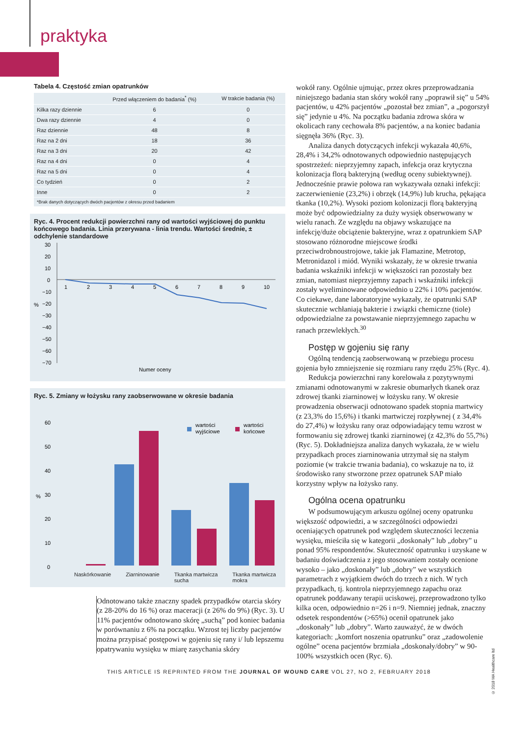praktyka
Tabela 4. Częstość zmian opatrunków
| | Przed włączeniem do badania<sup>*</sup> (%) | W trakcie badania (%) |
| --- | --- | --- |
| Kilka razy dziennie | 6 | 0 |
| Dwa razy dziennie | 4 | 0 |
| Raz dziennie | 48 | 8 |
| Raz na 2 dni | 18 | 36 |
| Raz na 3 dni | 20 | 42 |
| Raz na 4 dni | 0 | 4 |
| Raz na 5 dni | 0 | 4 |
| Co tydzień | 0 | 2 |
| Inne | 0 | 2 |
| *Brak danych dotyczących dwóch pacjentów z okresu przed badaniem | | |
Ryc. 4. Procent redukcji powierzchni rany od wartości wyjściowej do punktu końcowego badania. Linia przerywana - linia trendu. Wartości średnie, ± odchylenie standardowe
30
20
10
0
−10
−20
−30
−40
−50
−60
−70
%
1
2
3
4
5
6
7
8
9
10
Numer oceny
Ryc. 5. Zmiany w łożysku rany zaobserwowane w okresie badania
60
50
40
30
20
10
0
%
wartości
wyjściowe
wartości
końcowe
Naskórkowanie Ziarninowanie Tkanka martwicza
sucha Tkanka martwicza
mokra
Odnotowano także znaczny spadek przypadków otarcia skóry (z 28-20% do 16 %) oraz maceracji (z 26% do 9%) (Ryc. 3). U 11% pacjentów odnotowano skórę „suchą” pod koniec badania w porównaniu z 6% na początku. Wzrost tej liczby pacjentów można przypisać postępowi w gojeniu się rany i/ lub lepszemu opatrywaniu wysięku w miarę zasychania skóry
wokół rany. Ogólnie ujmując, przez okres przeprowadzania niniejszego badania stan skóry wokół rany „poprawił się” u 54% pacjentów, u 42% pacjentów „pozostał bez zmian”, a „pogorszył się” jedynie u 4%. Na początku badania zdrowa skóra w okolicach rany cechowała 8% pacjentów, a na koniec badania sięgnęła 36% (Ryc. 3).
Analiza danych dotyczących infekcji wykazała 40,6%, 28,4% i 34,2% odnotowanych odpowiednio następujących spostrzeżeń: nieprzyjemny zapach, infekcja oraz krytyczna kolonizacja florą bakteryjną (według oceny subiektywnej). Jednocześnie prawie połowa ran wykazywała oznaki infekcji: zaczerwienienie (23,2%) i obrzęk (14,9%) lub krucha, pękająca tkanka (10,2%). Wysoki poziom kolonizacji florą bakteryjną może być odpowiedzialny za duży wysięk obserwowany w wielu ranach. Ze względu na objawy wskazujące na infekcję/duże obciążenie bakteryjne, wraz z opatrunkiem SAP stosowano różnorodne miejscowe środki przeciwdrobnoustrojowe, takie jak Flamazine, Metrotop, Metronidazol i miód. Wyniki wskazały, że w okresie trwania badania wskaźniki infekcji w większości ran pozostały bez zmian, natomiast nieprzyjemny zapach i wskaźniki infekcji zostały wyeliminowane odpowiednio u 22% i 10% pacjentów. Co ciekawe, dane laboratoryjne wykazały, że opatrunki SAP skutecznie wchłaniają bakterie i związki chemiczne (tiole) odpowiedzialne za powstawanie nieprzyjemnego zapachu w ranach przewlekłych.<sup>30</sup>
Postęp w gojeniu się rany
Ogólną tendencją zaobserwowaną w przebiegu procesu gojenia było zmniejszenie się rozmiaru rany rzędu 25% (Ryc. 4).
Redukcja powierzchni rany korelowała z pozytywnymi zmianami odnotowanymi w zakresie obumarłych tkanek oraz zdrowej tkanki ziarninowej w łożysku rany. W okresie prowadzenia obserwacji odnotowano spadek stopnia martwicy (z 23,3% do 15,6%) i tkanki martwiczej rozpływnej ( z 34,4% do 27,4%) w łożysku rany oraz odpowiadający temu wzrost w formowaniu się zdrowej tkanki ziarninowej (z 42,3% do 55,7%) (Ryc. 5). Dokładniejsza analiza danych wykazała, że w wielu przypadkach proces ziarninowania utrzymał się na stałym poziomie (w trakcie trwania badania), co wskazuje na to, iż środowisko rany stworzone przez opatrunek SAP miało korzystny wpływ na łożysko rany.
Ogólna ocena opatrunku
W podsumowującym arkuszu ogólnej oceny opatrunku większość odpowiedzi, a w szczególności odpowiedzi oceniających opatrunek pod względem skuteczności leczenia wysięku, mieściła się w kategorii „doskonały” lub „dobry” u ponad 95% respondentów. Skuteczność opatrunku i uzyskane w badaniu doświadczenia z jego stosowaniem zostały ocenione wysoko – jako „doskonały” lub „dobry” we wszystkich parametrach z wyjątkiem dwóch do trzech z nich. W tych przypadkach, tj. kontrola nieprzyjemnego zapachu oraz opatrunek poddawany terapii uciskowej, przeprowadzono tylko kilka ocen, odpowiednio n=26 i n=9. Niemniej jednak, znaczny odsetek respondentów (>65%) ocenił opatrunek jako „doskonały” lub „dobry”. Warto zauważyć, że w dwóch kategoriach: „komfort noszenia opatrunku” oraz „zadowolenie ogólne” ocena pacjentów brzmiała „doskonały/dobry” w 90-100% wszystkich ocen (Ryc. 6).
THIS ARTICLE IS REPRINTED FROM THE JOURNAL OF WOUND CARE VOL 27, NO 2, FEBRUARY 2018
© 2018 MA Healthcare ltd